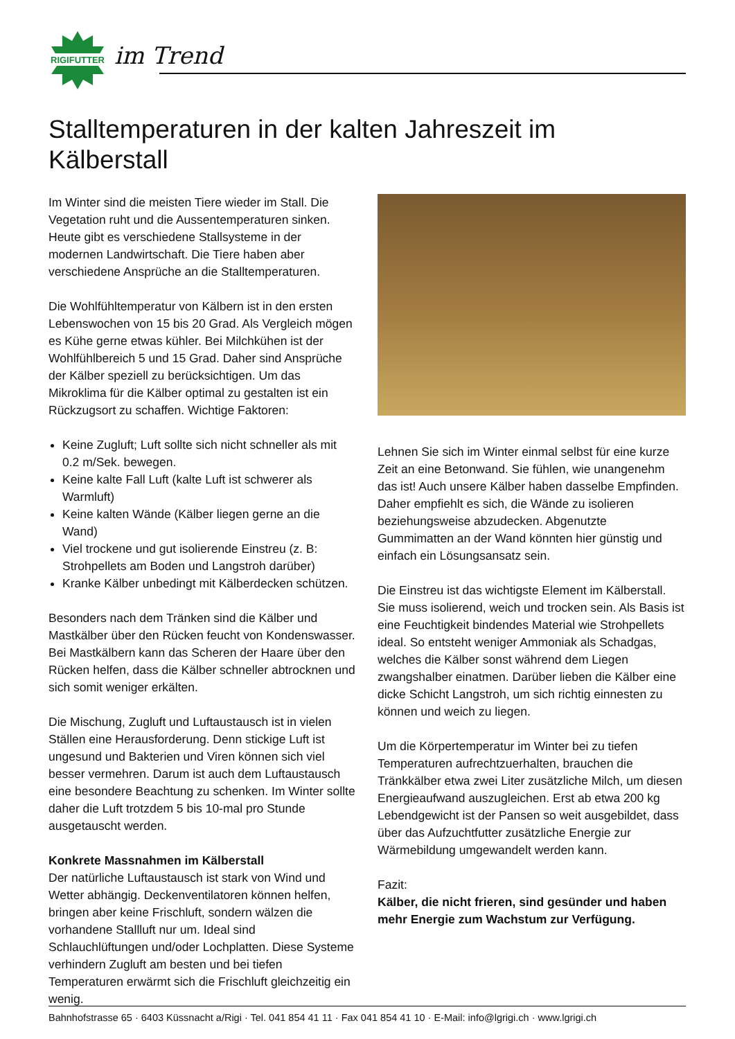RIGIFUTTER
im Trend
Stalltemperaturen in der kalten Jahreszeit im Kälberstall
Im Winter sind die meisten Tiere wieder im Stall. Die Vegetation ruht und die Aussentemperaturen sinken. Heute gibt es verschiedene Stallsysteme in der modernen Landwirtschaft. Die Tiere haben aber verschiedene Ansprüche an die Stalltemperaturen.
Die Wohlfühltemperatur von Kälbern ist in den ersten Lebenswochen von 15 bis 20 Grad. Als Vergleich mögen es Kühe gerne etwas kühler. Bei Milchkühen ist der Wohlfühlbereich 5 und 15 Grad. Daher sind Ansprüche der Kälber speziell zu berücksichtigen. Um das Mikroklima für die Kälber optimal zu gestalten ist ein Rückzugsort zu schaffen. Wichtige Faktoren:
Keine Zugluft; Luft sollte sich nicht schneller als mit 0.2 m/Sek. bewegen.
Keine kalte Fall Luft (kalte Luft ist schwerer als Warmluft)
Keine kalten Wände (Kälber liegen gerne an die Wand)
Viel trockene und gut isolierende Einstreu (z. B: Strohpellets am Boden und Langstroh darüber)
Kranke Kälber unbedingt mit Kälberdecken schützen.
Besonders nach dem Tränken sind die Kälber und Mastkälber über den Rücken feucht von Kondenswasser. Bei Mastkälbern kann das Scheren der Haare über den Rücken helfen, dass die Kälber schneller abtrocknen und sich somit weniger erkälten.
Die Mischung, Zugluft und Luftaustausch ist in vielen Ställen eine Herausforderung. Denn stickige Luft ist ungesund und Bakterien und Viren können sich viel besser vermehren. Darum ist auch dem Luftaustausch eine besondere Beachtung zu schenken. Im Winter sollte daher die Luft trotzdem 5 bis 10-mal pro Stunde ausgetauscht werden.
Konkrete Massnahmen im Kälberstall
Der natürliche Luftaustausch ist stark von Wind und Wetter abhängig. Deckenventilatoren können helfen, bringen aber keine Frischluft, sondern wälzen die vorhandene Stallluft nur um. Ideal sind Schlauchlüftungen und/oder Lochplatten. Diese Systeme verhindern Zugluft am besten und bei tiefen Temperaturen erwärmt sich die Frischluft gleichzeitig ein wenig.
Lehnen Sie sich im Winter einmal selbst für eine kurze Zeit an eine Betonwand. Sie fühlen, wie unangenehm das ist! Auch unsere Kälber haben dasselbe Empfinden. Daher empfiehlt es sich, die Wände zu isolieren beziehungsweise abzudecken. Abgenutzte Gummimatten an der Wand könnten hier günstig und einfach ein Lösungsansatz sein.
Die Einstreu ist das wichtigste Element im Kälberstall. Sie muss isolierend, weich und trocken sein. Als Basis ist eine Feuchtigkeit bindendes Material wie Strohpellets ideal. So entsteht weniger Ammoniak als Schadgas, welches die Kälber sonst während dem Liegen zwangshalber einatmen. Darüber lieben die Kälber eine dicke Schicht Langstroh, um sich richtig einnesten zu können und weich zu liegen.
Um die Körpertemperatur im Winter bei zu tiefen Temperaturen aufrechtzuerhalten, brauchen die Tränkkälber etwa zwei Liter zusätzliche Milch, um diesen Energieaufwand auszugleichen. Erst ab etwa 200 kg Lebendgewicht ist der Pansen so weit ausgebildet, dass über das Aufzuchtfutter zusätzliche Energie zur Wärmebildung umgewandelt werden kann.
Fazit:
Kälber, die nicht frieren, sind gesünder und haben mehr Energie zum Wachstum zur Verfügung.
Bahnhofstrasse 65 · 6403 Küssnacht a/Rigi · Tel. 041 854 41 11 · Fax 041 854 41 10 · E-Mail: info@lgrigi.ch · www.lgrigi.ch